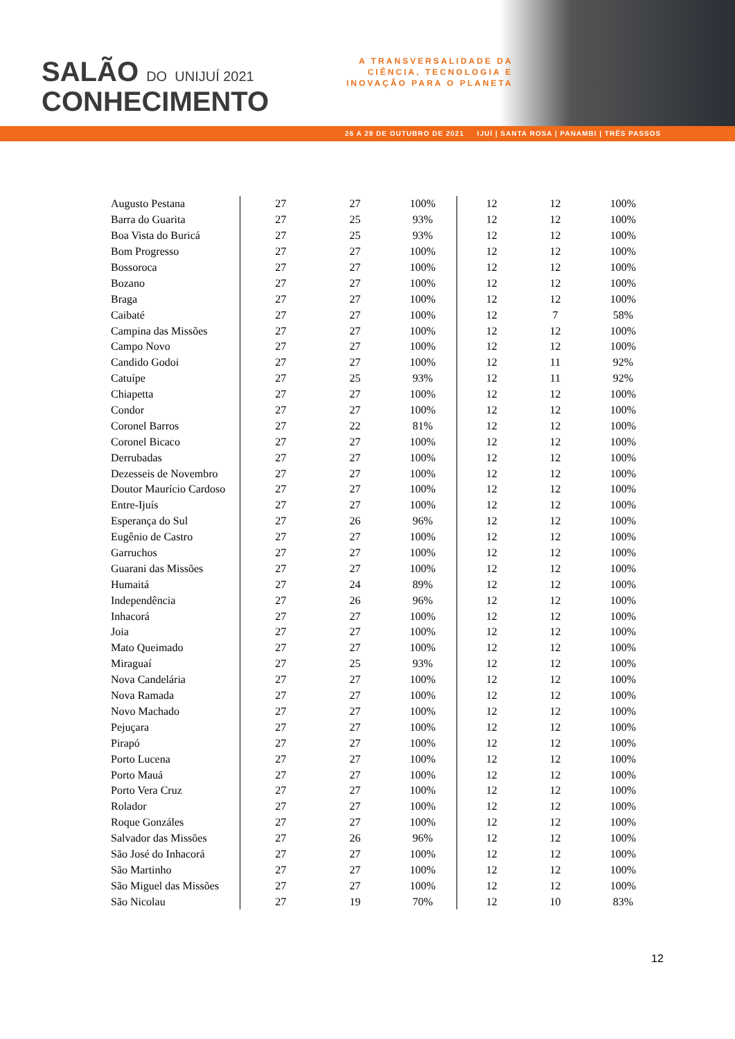SALÃO DO UNIJUÍ 2021
CONHECIMENTO
A TRANSVERSALIDADE DA
CIÊNCIA, TECNOLOGIA E
INOVAÇÃO PARA O PLANETA
26 A 29 DE OUTUBRO DE 2021 IJUÍ | SANTA ROSA | PANAMBI | TRÊS PASSOS
| Augusto Pestana | 27 | 27 | 100% | 12 | 12 | 100% |
| Barra do Guarita | 27 | 25 | 93% | 12 | 12 | 100% |
| Boa Vista do Buricá | 27 | 25 | 93% | 12 | 12 | 100% |
| Bom Progresso | 27 | 27 | 100% | 12 | 12 | 100% |
| Bossoroca | 27 | 27 | 100% | 12 | 12 | 100% |
| Bozano | 27 | 27 | 100% | 12 | 12 | 100% |
| Braga | 27 | 27 | 100% | 12 | 12 | 100% |
| Caibaté | 27 | 27 | 100% | 12 | 7 | 58% |
| Campina das Missões | 27 | 27 | 100% | 12 | 12 | 100% |
| Campo Novo | 27 | 27 | 100% | 12 | 12 | 100% |
| Candido Godoi | 27 | 27 | 100% | 12 | 11 | 92% |
| Catuípe | 27 | 25 | 93% | 12 | 11 | 92% |
| Chiapetta | 27 | 27 | 100% | 12 | 12 | 100% |
| Condor | 27 | 27 | 100% | 12 | 12 | 100% |
| Coronel Barros | 27 | 22 | 81% | 12 | 12 | 100% |
| Coronel Bicaco | 27 | 27 | 100% | 12 | 12 | 100% |
| Derrubadas | 27 | 27 | 100% | 12 | 12 | 100% |
| Dezesseis de Novembro | 27 | 27 | 100% | 12 | 12 | 100% |
| Doutor Maurício Cardoso | 27 | 27 | 100% | 12 | 12 | 100% |
| Entre-Ijuís | 27 | 27 | 100% | 12 | 12 | 100% |
| Esperança do Sul | 27 | 26 | 96% | 12 | 12 | 100% |
| Eugênio de Castro | 27 | 27 | 100% | 12 | 12 | 100% |
| Garruchos | 27 | 27 | 100% | 12 | 12 | 100% |
| Guarani das Missões | 27 | 27 | 100% | 12 | 12 | 100% |
| Humaitá | 27 | 24 | 89% | 12 | 12 | 100% |
| Independência | 27 | 26 | 96% | 12 | 12 | 100% |
| Inhacorá | 27 | 27 | 100% | 12 | 12 | 100% |
| Joia | 27 | 27 | 100% | 12 | 12 | 100% |
| Mato Queimado | 27 | 27 | 100% | 12 | 12 | 100% |
| Miraguaí | 27 | 25 | 93% | 12 | 12 | 100% |
| Nova Candelária | 27 | 27 | 100% | 12 | 12 | 100% |
| Nova Ramada | 27 | 27 | 100% | 12 | 12 | 100% |
| Novo Machado | 27 | 27 | 100% | 12 | 12 | 100% |
| Pejuçara | 27 | 27 | 100% | 12 | 12 | 100% |
| Pirapó | 27 | 27 | 100% | 12 | 12 | 100% |
| Porto Lucena | 27 | 27 | 100% | 12 | 12 | 100% |
| Porto Mauá | 27 | 27 | 100% | 12 | 12 | 100% |
| Porto Vera Cruz | 27 | 27 | 100% | 12 | 12 | 100% |
| Rolador | 27 | 27 | 100% | 12 | 12 | 100% |
| Roque Gonzáles | 27 | 27 | 100% | 12 | 12 | 100% |
| Salvador das Missões | 27 | 26 | 96% | 12 | 12 | 100% |
| São José do Inhacorá | 27 | 27 | 100% | 12 | 12 | 100% |
| São Martinho | 27 | 27 | 100% | 12 | 12 | 100% |
| São Miguel das Missões | 27 | 27 | 100% | 12 | 12 | 100% |
| São Nicolau | 27 | 19 | 70% | 12 | 10 | 83% |
12